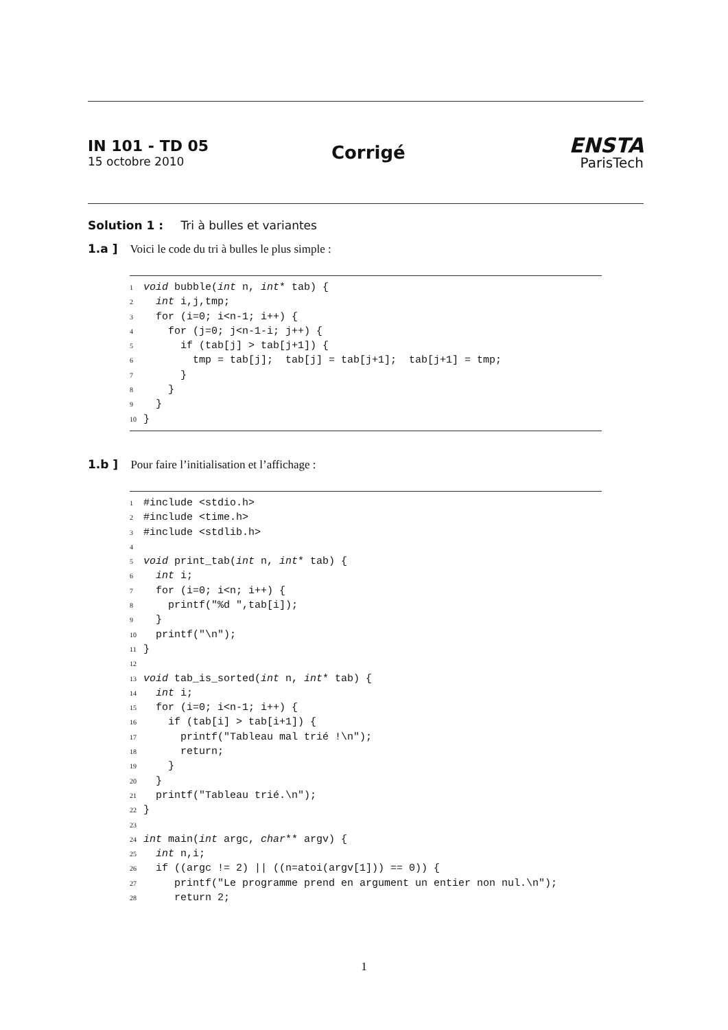IN 101 - TD 05
15 octobre 2010
Corrigé
ENSTA
ParisTech
Solution 1 : Tri à bulles et variantes
1.a ] Voici le code du tri à bulles le plus simple :
1 void bubble(int n, int* tab) {
2  int i,j,tmp;
3  for (i=0; i<n-1; i++) {
4    for (j=0; j<n-1-i; j++) {
5      if (tab[j] > tab[j+1]) {
6        tmp = tab[j];  tab[j] = tab[j+1];  tab[j+1] = tmp;
7      }
8    }
9  }
10}
1.b ] Pour faire l’initialisation et l’affichage :
1#include <stdio.h>
2#include <time.h>
3#include <stdlib.h>
4
5 void print_tab(int n, int* tab) {
6  int i;
7  for (i=0; i<n; i++) {
8    printf("%d ",tab[i]);
9  }
10  printf("\n");
11}
12
13 void tab_is_sorted(int n, int* tab) {
14  int i;
15  for (i=0; i<n-1; i++) {
16    if (tab[i] > tab[i+1]) {
17      printf("Tableau mal trié !\n");
18      return;
19    }
20  }
21  printf("Tableau trié.\n");
22}
23
24 int main(int argc, char** argv) {
25  int n,i;
26  if ((argc != 2) || ((n=atoi(argv[1])) == 0)) {
27     printf("Le programme prend en argument un entier non nul.\n");
28     return 2;
1